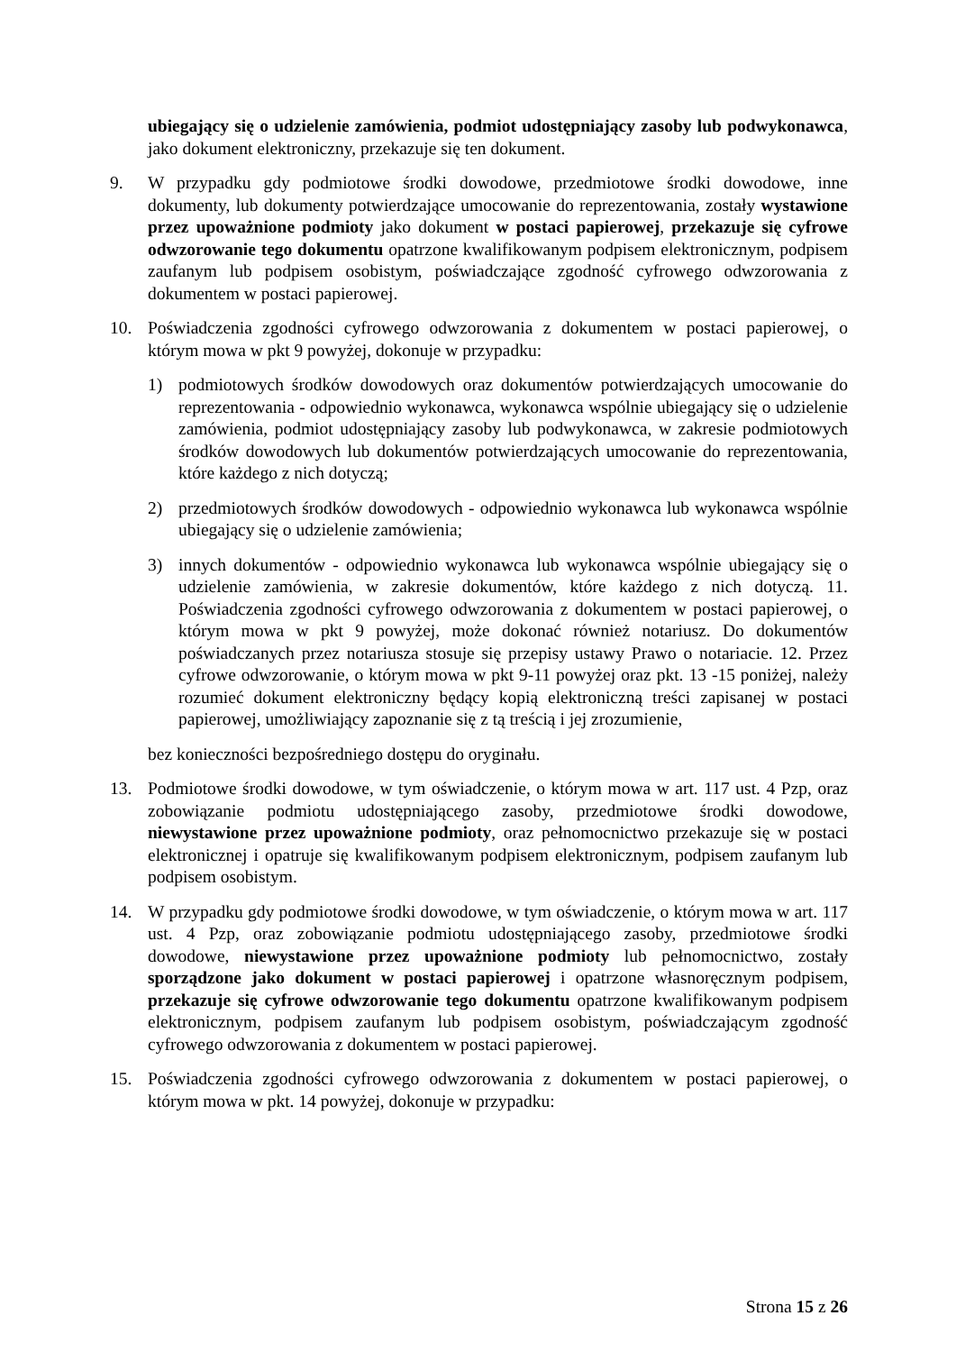ubiegający się o udzielenie zamówienia, podmiot udostępniający zasoby lub podwykonawca, jako dokument elektroniczny, przekazuje się ten dokument.
9. W przypadku gdy podmiotowe środki dowodowe, przedmiotowe środki dowodowe, inne dokumenty, lub dokumenty potwierdzające umocowanie do reprezentowania, zostały wystawione przez upoważnione podmioty jako dokument w postaci papierowej, przekazuje się cyfrowe odwzorowanie tego dokumentu opatrzone kwalifikowanym podpisem elektronicznym, podpisem zaufanym lub podpisem osobistym, poświadczające zgodność cyfrowego odwzorowania z dokumentem w postaci papierowej.
10. Poświadczenia zgodności cyfrowego odwzorowania z dokumentem w postaci papierowej, o którym mowa w pkt 9 powyżej, dokonuje w przypadku:
1) podmiotowych środków dowodowych oraz dokumentów potwierdzających umocowanie do reprezentowania - odpowiednio wykonawca, wykonawca wspólnie ubiegający się o udzielenie zamówienia, podmiot udostępniający zasoby lub podwykonawca, w zakresie podmiotowych środków dowodowych lub dokumentów potwierdzających umocowanie do reprezentowania, które każdego z nich dotyczą;
2) przedmiotowych środków dowodowych - odpowiednio wykonawca lub wykonawca wspólnie ubiegający się o udzielenie zamówienia;
3) innych dokumentów - odpowiednio wykonawca lub wykonawca wspólnie ubiegający się o udzielenie zamówienia, w zakresie dokumentów, które każdego z nich dotyczą. 11. Poświadczenia zgodności cyfrowego odwzorowania z dokumentem w postaci papierowej, o którym mowa w pkt 9 powyżej, może dokonać również notariusz. Do dokumentów poświadczanych przez notariusza stosuje się przepisy ustawy Prawo o notariacie. 12. Przez cyfrowe odwzorowanie, o którym mowa w pkt 9-11 powyżej oraz pkt. 13 -15 poniżej, należy rozumieć dokument elektroniczny będący kopią elektroniczną treści zapisanej w postaci papierowej, umożliwiający zapoznanie się z tą treścią i jej zrozumienie,
bez konieczności bezpośredniego dostępu do oryginału.
13. Podmiotowe środki dowodowe, w tym oświadczenie, o którym mowa w art. 117 ust. 4 Pzp, oraz zobowiązanie podmiotu udostępniającego zasoby, przedmiotowe środki dowodowe, niewystawione przez upoważnione podmioty, oraz pełnomocnictwo przekazuje się w postaci elektronicznej i opatruje się kwalifikowanym podpisem elektronicznym, podpisem zaufanym lub podpisem osobistym.
14. W przypadku gdy podmiotowe środki dowodowe, w tym oświadczenie, o którym mowa w art. 117 ust. 4 Pzp, oraz zobowiązanie podmiotu udostępniającego zasoby, przedmiotowe środki dowodowe, niewystawione przez upoważnione podmioty lub pełnomocnictwo, zostały sporządzone jako dokument w postaci papierowej i opatrzone własnoręcznym podpisem, przekazuje się cyfrowe odwzorowanie tego dokumentu opatrzone kwalifikowanym podpisem elektronicznym, podpisem zaufanym lub podpisem osobistym, poświadczającym zgodność cyfrowego odwzorowania z dokumentem w postaci papierowej.
15. Poświadczenia zgodności cyfrowego odwzorowania z dokumentem w postaci papierowej, o którym mowa w pkt. 14 powyżej, dokonuje w przypadku:
Strona 15 z 26